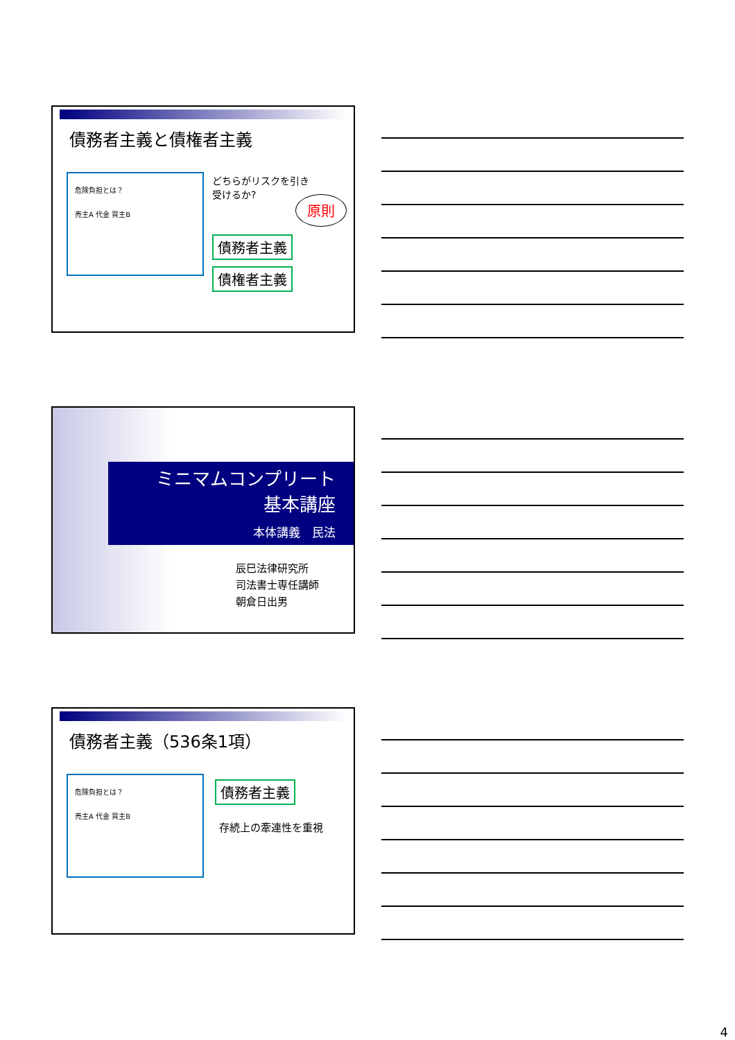債務者主義と債権者主義
危険負担とは？
売主A 代金 買主B
どちらがリスクを引き
受けるか?
原則
債務者主義
債権者主義
ミニマムコンプリート
基本講座
本体講義　民法
辰巳法律研究所
司法書士専任講師
朝倉日出男
債務者主義（536条1項）
危険負担とは？
売主A 代金 買主B
債務者主義
存続上の牽連性を重視
4